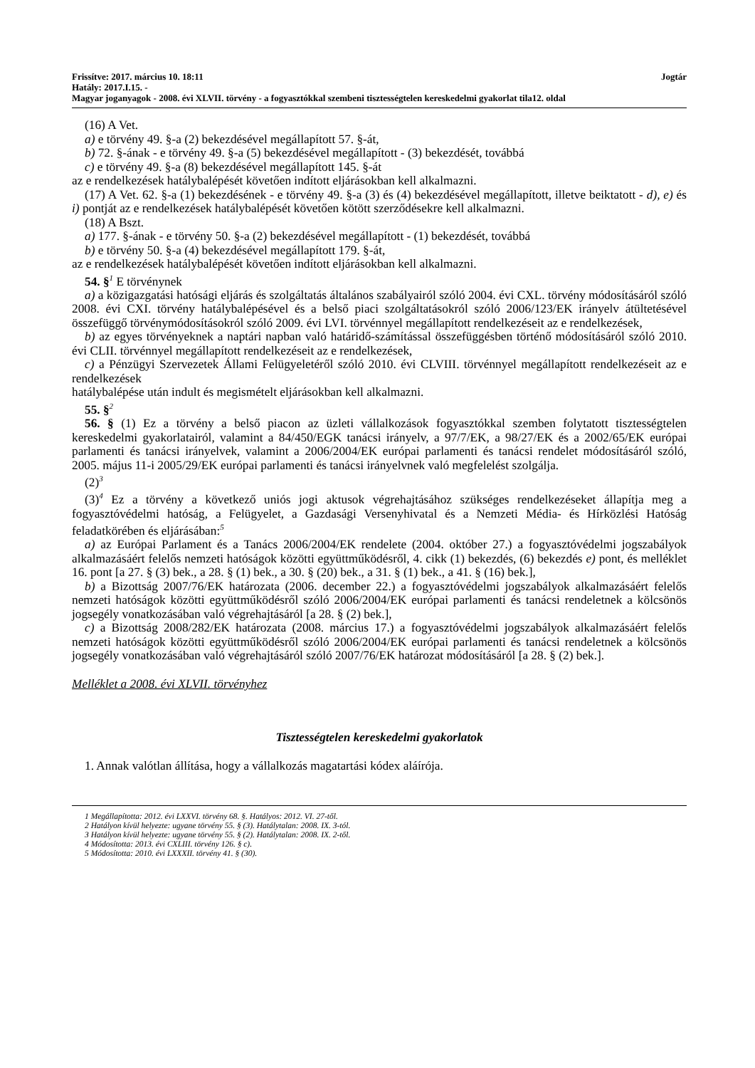Frissítve: 2017. március 10. 18:11 Jogtár
Hatály: 2017.I.15. -
Magyar joganyagok - 2008. évi XLVII. törvény - a fogyasztókkal szembeni tisztességtelen kereskedelmi gyakorlat tila12. oldal
(16) A Vet.
a) e törvény 49. §-a (2) bekezdésével megállapított 57. §-át,
b) 72. §-ának - e törvény 49. §-a (5) bekezdésével megállapított - (3) bekezdését, továbbá
c) e törvény 49. §-a (8) bekezdésével megállapított 145. §-át
az e rendelkezések hatálybalépését követően indított eljárásokban kell alkalmazni.
(17) A Vet. 62. §-a (1) bekezdésének - e törvény 49. §-a (3) és (4) bekezdésével megállapított, illetve beiktatott - d), e) és i) pontját az e rendelkezések hatálybalépését követően kötött szerződésekre kell alkalmazni.
(18) A Bszt.
a) 177. §-ának - e törvény 50. §-a (2) bekezdésével megállapított - (1) bekezdését, továbbá
b) e törvény 50. §-a (4) bekezdésével megállapított 179. §-át,
az e rendelkezések hatálybalépését követően indított eljárásokban kell alkalmazni.
54. §<sup>1</sup> E törvénynek
a) a közigazgatási hatósági eljárás és szolgáltatás általános szabályairól szóló 2004. évi CXL. törvény módosításáról szóló 2008. évi CXI. törvény hatálybalépésével és a belső piaci szolgáltatásokról szóló 2006/123/EK irányelv átültetésével összefüggő törvénymódosításokról szóló 2009. évi LVI. törvénnyel megállapított rendelkezéseit az e rendelkezések,
b) az egyes törvényeknek a naptári napban való határidő-számítással összefüggésben történő módosításáról szóló 2010. évi CLII. törvénnyel megállapított rendelkezéseit az e rendelkezések,
c) a Pénzügyi Szervezetek Állami Felügyeletéről szóló 2010. évi CLVIII. törvénnyel megállapított rendelkezéseit az e rendelkezések
hatálybalépése után indult és megismételt eljárásokban kell alkalmazni.
55. §<sup>2</sup>
56. § (1) Ez a törvény a belső piacon az üzleti vállalkozások fogyasztókkal szemben folytatott tisztességtelen kereskedelmi gyakorlatairól, valamint a 84/450/EGK tanácsi irányelv, a 97/7/EK, a 98/27/EK és a 2002/65/EK európai parlamenti és tanácsi irányelvek, valamint a 2006/2004/EK európai parlamenti és tanácsi rendelet módosításáról szóló, 2005. május 11-i 2005/29/EK európai parlamenti és tanácsi irányelvnek való megfelelést szolgálja.
(2)<sup>3</sup>
(3)<sup>4</sup> Ez a törvény a következő uniós jogi aktusok végrehajtásához szükséges rendelkezéseket állapítja meg a fogyasztóvédelmi hatóság, a Felügyelet, a Gazdasági Versenyhivatal és a Nemzeti Média- és Hírközlési Hatóság feladatkörében és eljárásában:<sup>5</sup>
a) az Európai Parlament és a Tanács 2006/2004/EK rendelete (2004. október 27.) a fogyasztóvédelmi jogszabályok alkalmazásáért felelős nemzeti hatóságok közötti együttműködésről, 4. cikk (1) bekezdés, (6) bekezdés e) pont, és melléklet 16. pont [a 27. § (3) bek., a 28. § (1) bek., a 30. § (20) bek., a 31. § (1) bek., a 41. § (16) bek.],
b) a Bizottság 2007/76/EK határozata (2006. december 22.) a fogyasztóvédelmi jogszabályok alkalmazásáért felelős nemzeti hatóságok közötti együttműködésről szóló 2006/2004/EK európai parlamenti és tanácsi rendeletnek a kölcsönös jogsegély vonatkozásában való végrehajtásáról [a 28. § (2) bek.],
c) a Bizottság 2008/282/EK határozata (2008. március 17.) a fogyasztóvédelmi jogszabályok alkalmazásáért felelős nemzeti hatóságok közötti együttműködésről szóló 2006/2004/EK európai parlamenti és tanácsi rendeletnek a kölcsönös jogsegély vonatkozásában való végrehajtásáról szóló 2007/76/EK határozat módosításáról [a 28. § (2) bek.].
Melléklet a 2008. évi XLVII. törvényhez
Tisztességtelen kereskedelmi gyakorlatok
1. Annak valótlan állítása, hogy a vállalkozás magatartási kódex aláírója.
1 Megállapította: 2012. évi LXXVI. törvény 68. §. Hatályos: 2012. VI. 27-től.
2 Hatályon kívül helyezte: ugyane törvény 55. § (3). Hatálytalan: 2008. IX. 3-tól.
3 Hatályon kívül helyezte: ugyane törvény 55. § (2). Hatálytalan: 2008. IX. 2-től.
4 Módosította: 2013. évi CXLIII. törvény 126. § c).
5 Módosította: 2010. évi LXXXII. törvény 41. § (30).